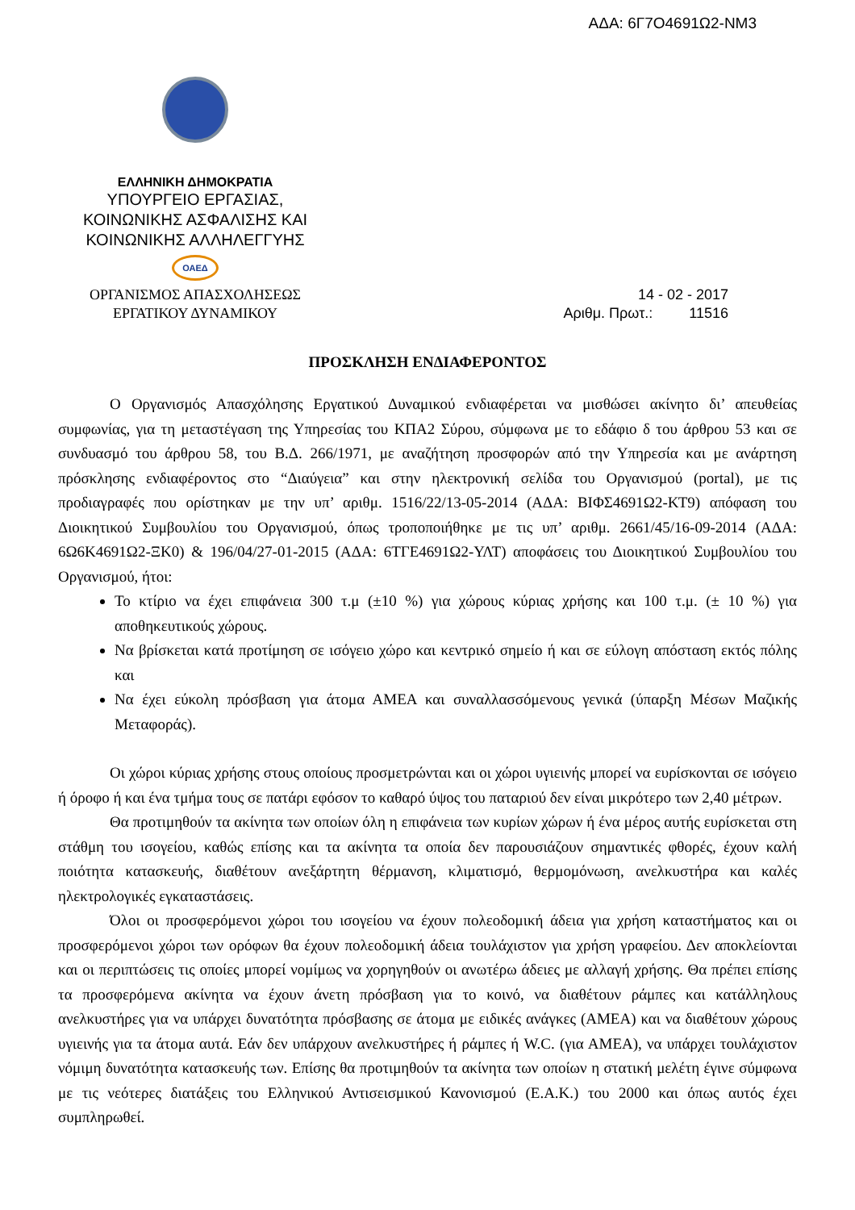ΑΔΑ: 6Γ7Ο4691Ω2-ΝΜ3
ΕΛΛΗΝΙΚΗ ΔΗΜΟΚΡΑΤΙΑ
ΥΠΟΥΡΓΕΙΟ ΕΡΓΑΣΙΑΣ,
ΚΟΙΝΩΝΙΚΗΣ ΑΣΦΑΛΙΣΗΣ ΚΑΙ
ΚΟΙΝΩΝΙΚΗΣ ΑΛΛΗΛΕΓΓΥΗΣ
ΟΑΕΔ
ΟΡΓΑΝΙΣΜΟΣ ΑΠΑΣΧΟΛΗΣΕΩΣ
ΕΡΓΑΤΙΚΟΥ ΔΥΝΑΜΙΚΟΥ
14 - 02 - 2017
Αριθμ. Πρωτ.: 11516
ΠΡΟΣΚΛΗΣΗ ΕΝΔΙΑΦΕΡΟΝΤΟΣ
Ο Οργανισμός Απασχόλησης Εργατικού Δυναμικού ενδιαφέρεται να μισθώσει ακίνητο δι’ απευθείας συμφωνίας, για τη μεταστέγαση της Υπηρεσίας του ΚΠΑ2 Σύρου, σύμφωνα με το εδάφιο δ του άρθρου 53 και σε συνδυασμό του άρθρου 58, του Β.Δ. 266/1971, με αναζήτηση προσφορών από την Υπηρεσία και με ανάρτηση πρόσκλησης ενδιαφέροντος στο “Διαύγεια” και στην ηλεκτρονική σελίδα του Οργανισμού (portal), με τις προδιαγραφές που ορίστηκαν με την υπ’ αριθμ. 1516/22/13-05-2014 (ΑΔΑ: ΒΙΦΣ4691Ω2-ΚΤ9) απόφαση του Διοικητικού Συμβουλίου του Οργανισμού, όπως τροποποιήθηκε με τις υπ’ αριθμ. 2661/45/16-09-2014 (ΑΔΑ: 6Ω6Κ4691Ω2-ΞΚ0) & 196/04/27-01-2015 (ΑΔΑ: 6ΤΓΕ4691Ω2-ΥΛΤ) αποφάσεις του Διοικητικού Συμβουλίου του Οργανισμού, ήτοι:
Το κτίριο να έχει επιφάνεια 300 τ.μ (±10 %) για χώρους κύριας χρήσης και 100 τ.μ. (± 10 %) για αποθηκευτικούς χώρους.
Να βρίσκεται κατά προτίμηση σε ισόγειο χώρο και κεντρικό σημείο ή και σε εύλογη απόσταση εκτός πόλης και
Να έχει εύκολη πρόσβαση για άτομα ΑΜΕΑ και συναλλασσόμενους γενικά (ύπαρξη Μέσων Μαζικής Μεταφοράς).
Οι χώροι κύριας χρήσης στους οποίους προσμετρώνται και οι χώροι υγιεινής μπορεί να ευρίσκονται σε ισόγειο ή όροφο ή και ένα τμήμα τους σε πατάρι εφόσον το καθαρό ύψος του παταριού δεν είναι μικρότερο των 2,40 μέτρων.
Θα προτιμηθούν τα ακίνητα των οποίων όλη η επιφάνεια των κυρίων χώρων ή ένα μέρος αυτής ευρίσκεται στη στάθμη του ισογείου, καθώς επίσης και τα ακίνητα τα οποία δεν παρουσιάζουν σημαντικές φθορές, έχουν καλή ποιότητα κατασκευής, διαθέτουν ανεξάρτητη θέρμανση, κλιματισμό, θερμομόνωση, ανελκυστήρα και καλές ηλεκτρολογικές εγκαταστάσεις.
Όλοι οι προσφερόμενοι χώροι του ισογείου να έχουν πολεοδομική άδεια για χρήση καταστήματος και οι προσφερόμενοι χώροι των ορόφων θα έχουν πολεοδομική άδεια τουλάχιστον για χρήση γραφείου. Δεν αποκλείονται και οι περιπτώσεις τις οποίες μπορεί νομίμως να χορηγηθούν οι ανωτέρω άδειες με αλλαγή χρήσης. Θα πρέπει επίσης τα προσφερόμενα ακίνητα να έχουν άνετη πρόσβαση για το κοινό, να διαθέτουν ράμπες και κατάλληλους ανελκυστήρες για να υπάρχει δυνατότητα πρόσβασης σε άτομα με ειδικές ανάγκες (ΑΜΕΑ) και να διαθέτουν χώρους υγιεινής για τα άτομα αυτά. Εάν δεν υπάρχουν ανελκυστήρες ή ράμπες ή W.C. (για ΑΜΕΑ), να υπάρχει τουλάχιστον νόμιμη δυνατότητα κατασκευής των. Επίσης θα προτιμηθούν τα ακίνητα των οποίων η στατική μελέτη έγινε σύμφωνα με τις νεότερες διατάξεις του Ελληνικού Αντισεισμικού Κανονισμού (Ε.Α.Κ.) του 2000 και όπως αυτός έχει συμπληρωθεί.